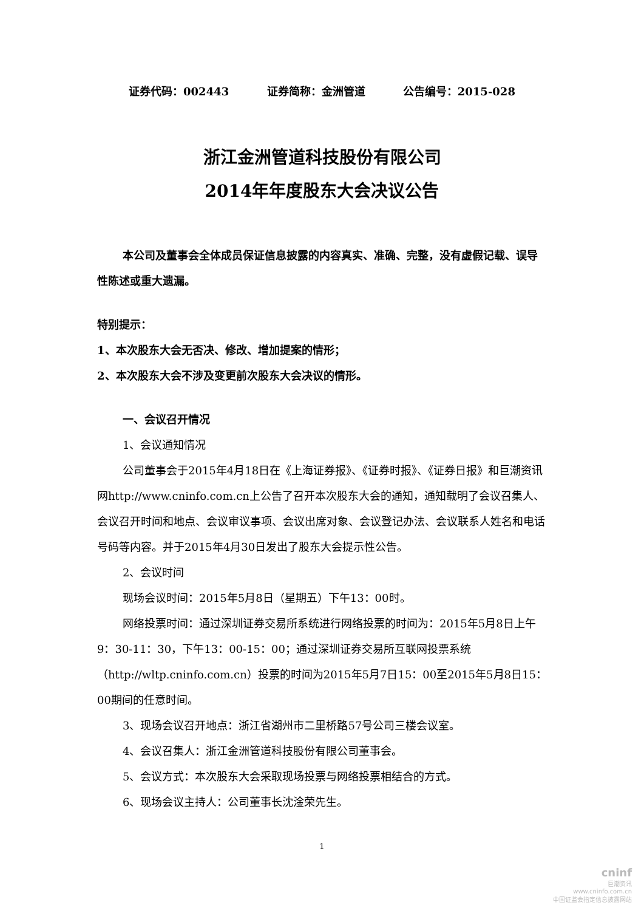证券代码：002443 证券简称：金洲管道 公告编号：2015-028
浙江金洲管道科技股份有限公司
2014年年度股东大会决议公告
本公司及董事会全体成员保证信息披露的内容真实、准确、完整，没有虚假记载、误导性陈述或重大遗漏。
特别提示：
1、本次股东大会无否决、修改、增加提案的情形；
2、本次股东大会不涉及变更前次股东大会决议的情形。
一、会议召开情况
1、会议通知情况
公司董事会于2015年4月18日在《上海证券报》、《证券时报》、《证券日报》和巨潮资讯网http://www.cninfo.com.cn上公告了召开本次股东大会的通知，通知载明了会议召集人、会议召开时间和地点、会议审议事项、会议出席对象、会议登记办法、会议联系人姓名和电话号码等内容。并于2015年4月30日发出了股东大会提示性公告。
2、会议时间
现场会议时间：2015年5月8日（星期五）下午13：00时。
网络投票时间：通过深圳证券交易所系统进行网络投票的时间为：2015年5月8日上午9：30-11：30，下午13：00-15：00；通过深圳证券交易所互联网投票系统（http://wltp.cninfo.com.cn）投票的时间为2015年5月7日15：00至2015年5月8日15：00期间的任意时间。
3、现场会议召开地点：浙江省湖州市二里桥路57号公司三楼会议室。
4、会议召集人：浙江金洲管道科技股份有限公司董事会。
5、会议方式：本次股东大会采取现场投票与网络投票相结合的方式。
6、现场会议主持人：公司董事长沈淦荣先生。
1
cninf
巨潮资讯
www.cninfo.com.cn
中国证监会指定信息披露网站